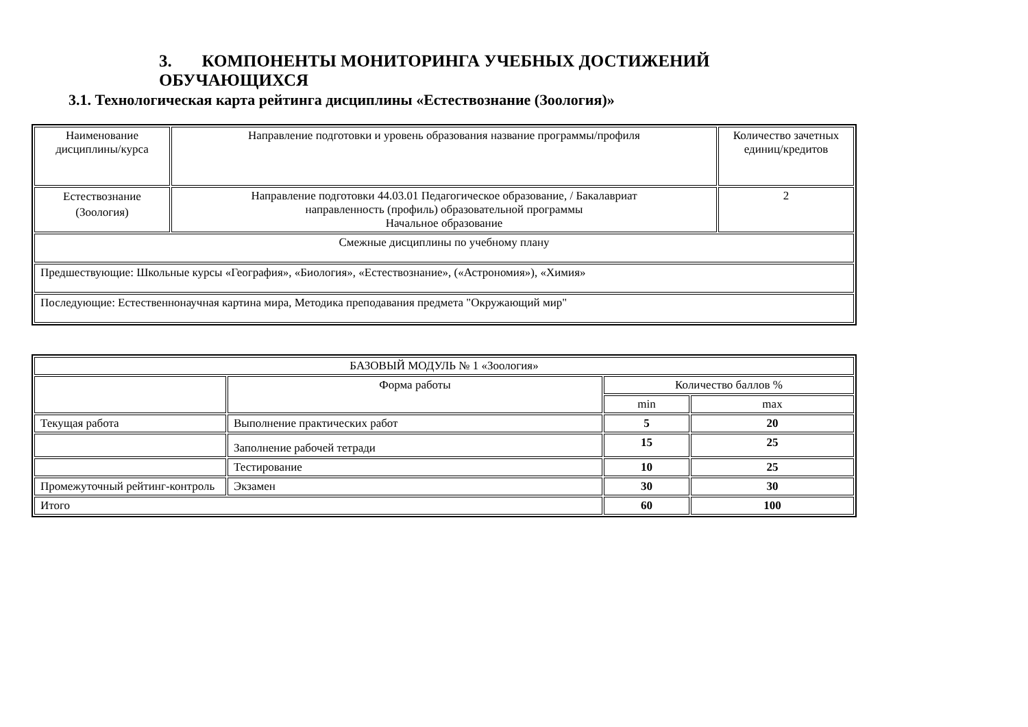3. КОМПОНЕНТЫ МОНИТОРИНГА УЧЕБНЫХ ДОСТИЖЕНИЙ ОБУЧАЮЩИХСЯ
3.1. Технологическая карта рейтинга дисциплины «Естествознание (Зоология)»
| Наименование дисциплины/курса | Направление подготовки и уровень образования название программы/профиля | Количество зачетных единиц/кредитов |
| Естествознание (Зоология) | Направление подготовки 44.03.01 Педагогическое образование, / Бакалавриат направленность (профиль) образовательной программы Начальное образование | 2 |
| Смежные дисциплины по учебному плану | | |
| Предшествующие: Школьные курсы «География», «Биология», «Естествознание», («Астрономия»), «Химия» | | |
| Последующие: Естественнонаучная картина мира, Методика преподавания предмета "Окружающий мир" | | |
| БАЗОВЫЙ МОДУЛЬ № 1 «Зоология» | | | |
| | Форма работы | Количество баллов % | |
| | | min | max |
| Текущая работа | Выполнение практических работ | 5 | 20 |
| | Заполнение рабочей тетради | 15 | 25 |
| | Тестирование | 10 | 25 |
| Промежуточный рейтинг-контроль | Экзамен | 30 | 30 |
| Итого | | 60 | 100 |